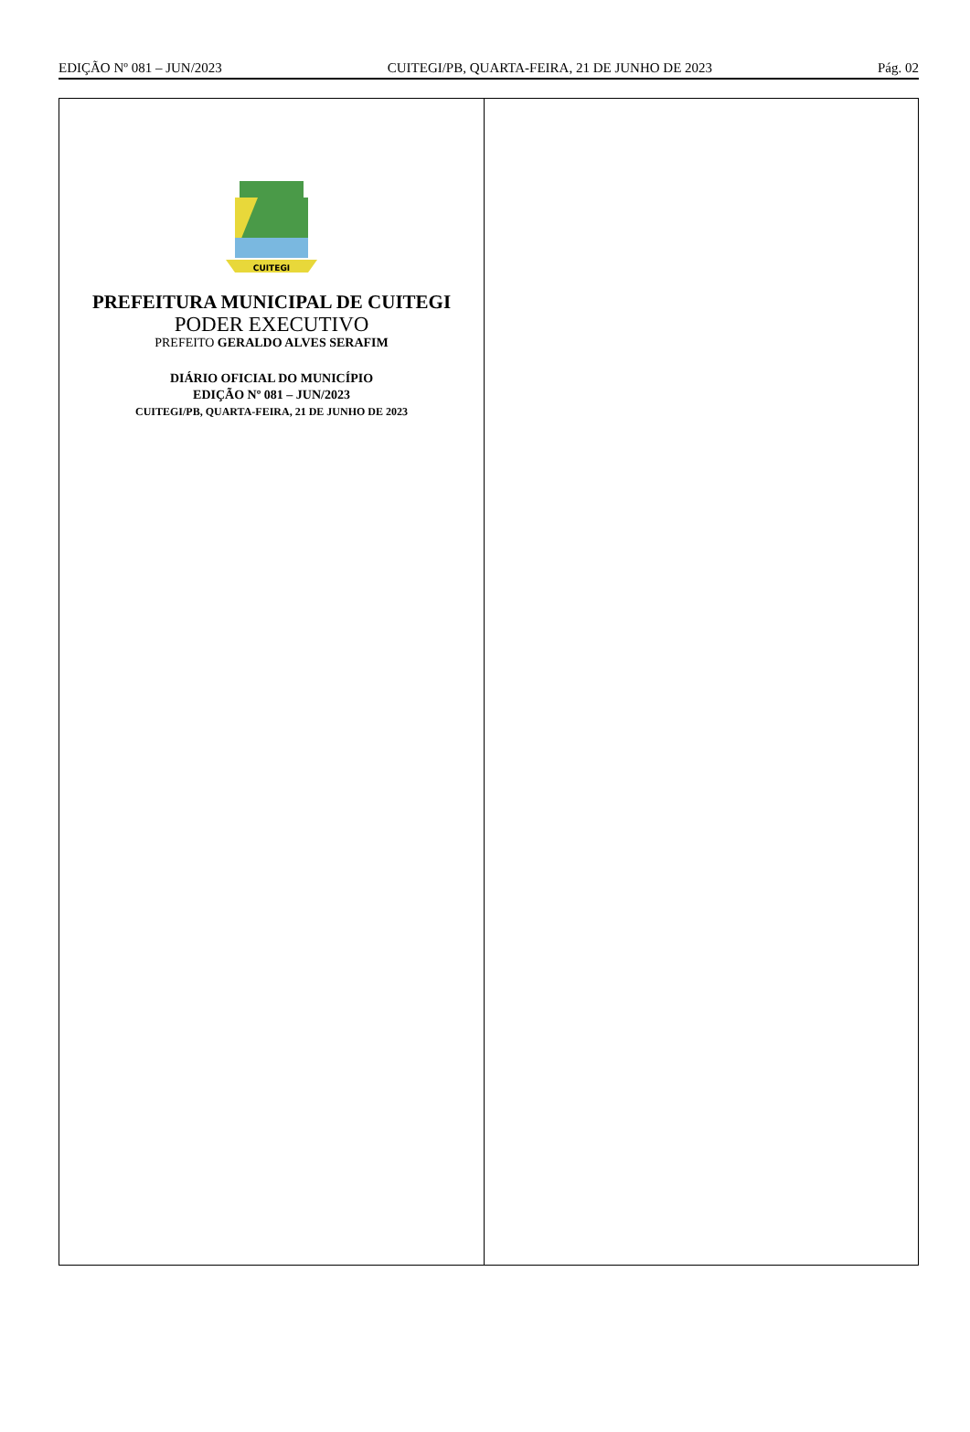EDIÇÃO Nº 081 – JUN/2023 CUITEGI/PB, QUARTA-FEIRA, 21 DE JUNHO DE 2023 Pág. 02
CUITEGI
PREFEITURA MUNICIPAL DE CUITEGI
PODER EXECUTIVO
PREFEITO GERALDO ALVES SERAFIM
DIÁRIO OFICIAL DO MUNICÍPIO
EDIÇÃO Nº 081 – JUN/2023
CUITEGI/PB, QUARTA-FEIRA, 21 DE JUNHO DE 2023